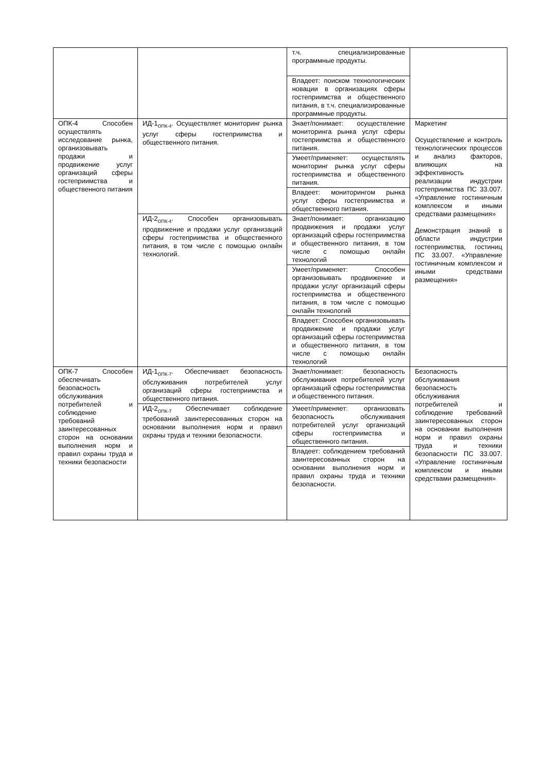| | | т.ч. специализированные программные продукты. | |
| | | Владеет: поиском технологических новации в организациях сферы гостеприимства и общественного питания, в т.ч. специализированные программные продукты. | |
| ОПК-4 Способен осуществлять исследование рынка, организовывать продажи и продвижение услуг организаций сферы гостеприимства и общественного питания | ИД-1<sub>ОПК-4</sub>. Осуществляет мониторинг рынка услуг сферы гостеприимства и общественного питания. | Знает/понимает: осуществление мониторинга рынка услуг сферы гостеприимства и общественного питания. | Маркетинг Осуществление и контроль технологических процессов и анализ факторов, влияющих на эффективность реализации индустрии гостеприимства ПС 33.007. «Управление гостиничным комплексом и иными средствами размещения» Демонстрация знаний в области индустрии гостеприимства, гостиниц ПС 33.007. «Управление гостиничным комплексом и иными средствами размещения» |
| | | Умеет/применяет: осуществлять мониторинг рынка услуг сферы гостеприимства и общественного питания. | |
| | | Владеет: мониторингом рынка услуг сферы гостеприимства и общественного питания. | |
| | ИД-2<sub>ОПК-4</sub>. Способен организовывать продвижение и продажи услуг организаций сферы гостеприимства и общественного питания, в том числе с помощью онлайн технологий. | Знает/понимает: организацию продвижения и продажи услуг организаций сферы гостеприимства и общественного питания, в том числе с помощью онлайн технологий | |
| | | Умеет/применяет: Способен организовывать продвижение и продажи услуг организаций сферы гостеприимства и общественного питания, в том числе с помощью онлайн технологий | |
| | | Владеет: Способен организовывать продвижение и продажи услуг организаций сферы гостеприимства и общественного питания, в том числе с помощью онлайн технологий | |
| ОПК-7 Способен обеспечивать безопасность обслуживания потребителей и соблюдение требований заинтересованных сторон на основании выполнения норм и правил охраны труда и техники безопасности | ИД-1<sub>ОПК-7</sub>. Обеспечивает безопасность обслуживания потребителей услуг организаций сферы гостеприимства и общественного питания. | Знает/понимает: безопасность обслуживания потребителей услуг организаций сферы гостеприимства и общественного питания. | Безопасность обслуживания безопасность обслуживания потребителей и соблюдение требований заинтересованных сторон на основании выполнения норм и правил охраны труда и техники безопасности ПС 33.007. «Управление гостиничным комплексом и иными средствами размещения» |
| | ИД-2<sub>ОПК-7</sub> Обеспечивает соблюдение требований заинтересованных сторон на основании выполнения норм и правил охраны труда и техники безопасности. | Умеет/применяет: организовать безопасность обслуживания потребителей услуг организаций сферы гостеприимства и общественного питания. | |
| | | Владеет: соблюдением требований заинтересованных сторон на основании выполнения норм и правил охраны труда и техники безопасности. | |